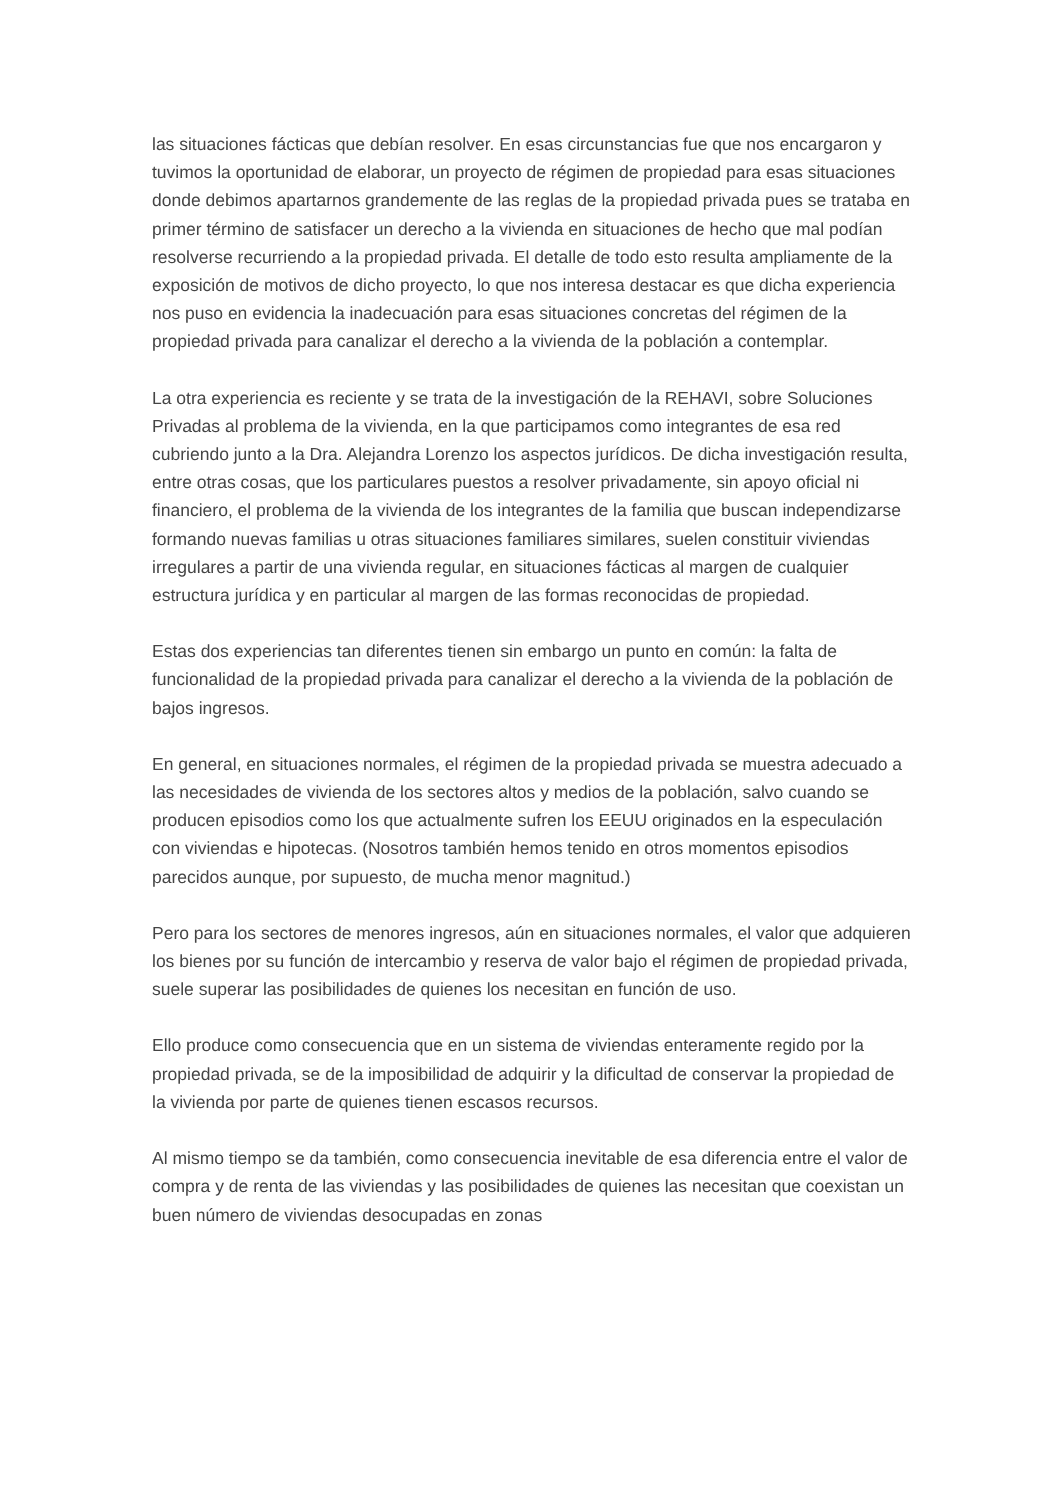las situaciones fácticas que debían resolver. En esas circunstancias fue que nos encargaron y tuvimos la oportunidad de elaborar, un proyecto de régimen de propiedad para esas situaciones donde debimos apartarnos grandemente de las reglas de la propiedad privada pues se trataba en primer término de satisfacer un derecho a la vivienda en situaciones de hecho que mal podían resolverse recurriendo a la propiedad privada. El detalle de todo esto resulta ampliamente de la exposición de motivos de dicho proyecto, lo que nos interesa destacar es que dicha experiencia nos puso en evidencia la inadecuación para esas situaciones concretas del régimen de la propiedad privada para canalizar el derecho a la vivienda de la población a contemplar.
La otra experiencia es reciente y se trata de la investigación de la REHAVI, sobre Soluciones Privadas al problema de la vivienda, en la que participamos como integrantes de esa red cubriendo junto a la Dra. Alejandra Lorenzo los aspectos jurídicos. De dicha investigación resulta, entre otras cosas, que los particulares puestos a resolver privadamente, sin apoyo oficial ni financiero, el problema de la vivienda de los integrantes de la familia que buscan independizarse formando nuevas familias u otras situaciones familiares similares, suelen constituir viviendas irregulares a partir de una vivienda regular, en situaciones fácticas al margen de cualquier estructura jurídica y en particular al margen de las formas reconocidas de propiedad.
Estas dos experiencias tan diferentes tienen sin embargo un punto en común: la falta de funcionalidad de la propiedad privada para canalizar el derecho a la vivienda de la población de bajos ingresos.
En general, en situaciones normales, el régimen de la propiedad privada se muestra adecuado a las necesidades de vivienda de los sectores altos y medios de la población, salvo cuando se producen episodios como los que actualmente sufren los EEUU originados en la especulación con viviendas e hipotecas. (Nosotros también hemos tenido en otros momentos episodios parecidos aunque, por supuesto, de mucha menor magnitud.)
Pero para los sectores de menores ingresos, aún en situaciones normales, el valor que adquieren los bienes por su función de intercambio y reserva de valor bajo el régimen de propiedad privada, suele superar las posibilidades de quienes los necesitan en función de uso.
Ello produce como consecuencia que en un sistema de viviendas enteramente regido por la propiedad privada, se de la imposibilidad de adquirir y la dificultad de conservar la propiedad de la vivienda por parte de quienes tienen escasos recursos.
Al mismo tiempo se da también, como consecuencia inevitable de esa diferencia entre el valor de compra y de renta de las viviendas y las posibilidades de quienes las necesitan que coexistan un buen número de viviendas desocupadas en zonas